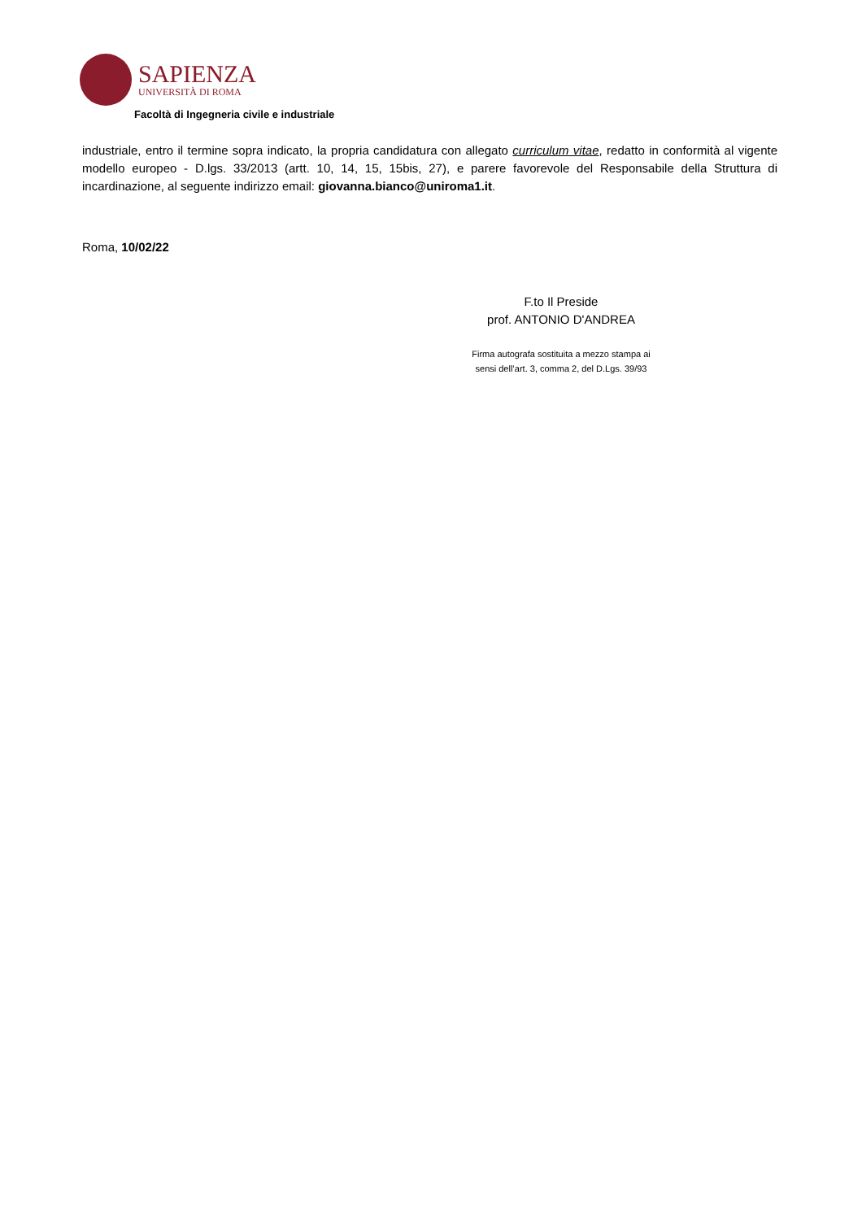SAPIENZA
UNIVERSITÀ DI ROMA
Facoltà di Ingegneria civile e industriale
industriale, entro il termine sopra indicato, la propria candidatura con allegato curriculum vitae, redatto in conformità al vigente modello europeo - D.lgs. 33/2013 (artt. 10, 14, 15, 15bis, 27), e parere favorevole del Responsabile della Struttura di incardinazione, al seguente indirizzo email: giovanna.bianco@uniroma1.it.
Roma, 10/02/22
F.to Il Preside
prof. ANTONIO D'ANDREA
Firma autografa sostituita a mezzo stampa ai
sensi dell’art. 3, comma 2, del D.Lgs. 39/93